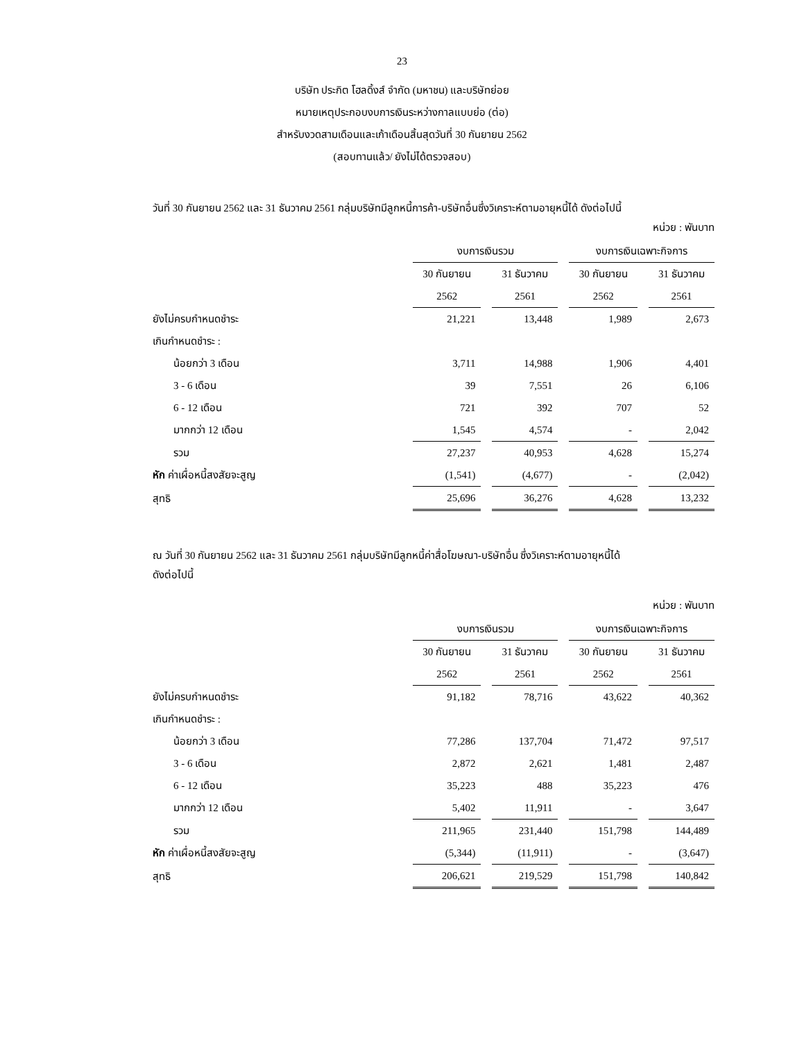23
บริษัท ประกิต โฮลดิ้งส์ จำกัด (มหาชน) และบริษัทย่อย
หมายเหตุประกอบงบการเงินระหว่างกาลแบบย่อ (ต่อ)
สำหรับงวดสามเดือนและเก้าเดือนสิ้นสุดวันที่ 30 กันยายน 2562
(สอบทานแล้ว/ ยังไม่ได้ตรวจสอบ)
วันที่ 30 กันยายน 2562 และ 31 ธันวาคม 2561 กลุ่มบริษัทมีลูกหนี้การค้า-บริษัทอื่นซึ่งวิเคราะห์ตามอายุหนี้ได้ ดังต่อไปนี้
หน่วย : พันบาท
| | งบการเงินรวม | | | | งบการเงินเฉพาะกิจการ | | |
| | 30 กันยายน | | 31 ธันวาคม | | 30 กันยายน | | 31 ธันวาคม |
| | 2562 | | 2561 | | 2562 | | 2561 |
| ยังไม่ครบกำหนดชำระ | 21,221 | | 13,448 | | 1,989 | | 2,673 |
| เกินกำหนดชำระ : | | | | | | | |
| น้อยกว่า 3 เดือน | 3,711 | | 14,988 | | 1,906 | | 4,401 |
| 3 - 6 เดือน | 39 | | 7,551 | | 26 | | 6,106 |
| 6 - 12 เดือน | 721 | | 392 | | 707 | | 52 |
| มากกว่า 12 เดือน | 1,545 | | 4,574 | | - | | 2,042 |
| รวม | 27,237 | | 40,953 | | 4,628 | | 15,274 |
| หัก ค่าเผื่อหนี้สงสัยจะสูญ | (1,541) | | (4,677) | | - | | (2,042) |
| สุทธิ | 25,696 | | 36,276 | | 4,628 | | 13,232 |
ณ วันที่ 30 กันยายน 2562 และ 31 ธันวาคม 2561 กลุ่มบริษัทมีลูกหนี้ค่าสื่อโฆษณา-บริษัทอื่น ซึ่งวิเคราะห์ตามอายุหนี้ได้
ดังต่อไปนี้
หน่วย : พันบาท
| | งบการเงินรวม | | | | งบการเงินเฉพาะกิจการ | | |
| | 30 กันยายน | | 31 ธันวาคม | | 30 กันยายน | | 31 ธันวาคม |
| | 2562 | | 2561 | | 2562 | | 2561 |
| ยังไม่ครบกำหนดชำระ | 91,182 | | 78,716 | | 43,622 | | 40,362 |
| เกินกำหนดชำระ : | | | | | | | |
| น้อยกว่า 3 เดือน | 77,286 | | 137,704 | | 71,472 | | 97,517 |
| 3 - 6 เดือน | 2,872 | | 2,621 | | 1,481 | | 2,487 |
| 6 - 12 เดือน | 35,223 | | 488 | | 35,223 | | 476 |
| มากกว่า 12 เดือน | 5,402 | | 11,911 | | - | | 3,647 |
| รวม | 211,965 | | 231,440 | | 151,798 | | 144,489 |
| หัก ค่าเผื่อหนี้สงสัยจะสูญ | (5,344) | | (11,911) | | - | | (3,647) |
| สุทธิ | 206,621 | | 219,529 | | 151,798 | | 140,842 |